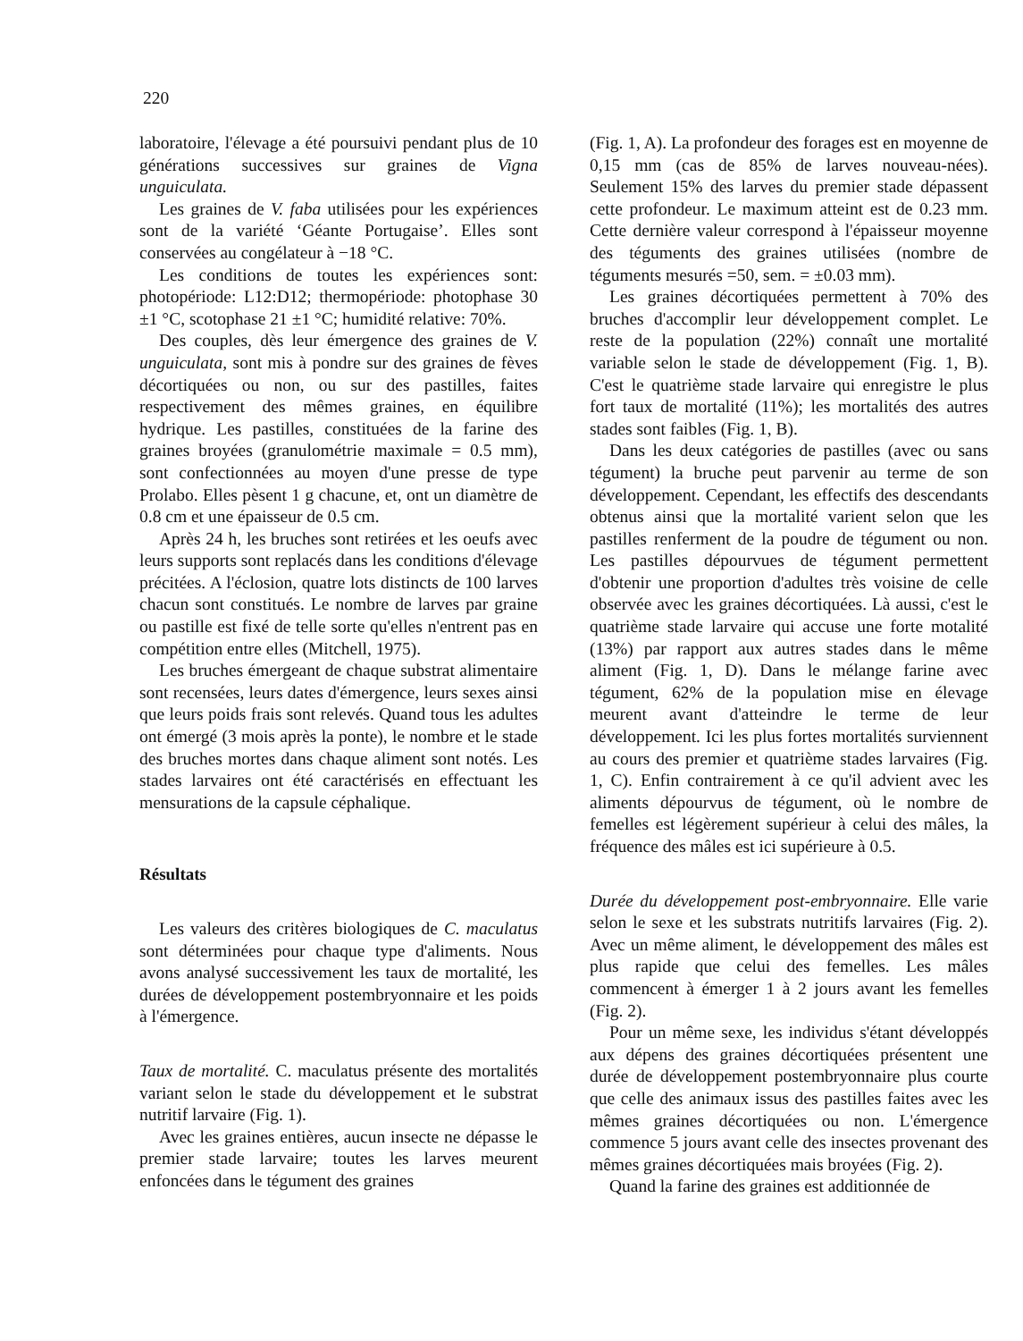220
laboratoire, l'élevage a été poursuivi pendant plus de 10 générations successives sur graines de Vigna unguiculata.
Les graines de V. faba utilisées pour les expériences sont de la variété ‘Géante Portugaise’. Elles sont conservées au congélateur à −18 °C.
Les conditions de toutes les expériences sont: photopériode: L12:D12; thermopériode: photophase 30 ±1 °C, scotophase 21 ±1 °C; humidité relative: 70%.
Des couples, dès leur émergence des graines de V. unguiculata, sont mis à pondre sur des graines de fèves décortiquées ou non, ou sur des pastilles, faites respectivement des mêmes graines, en équilibre hydrique. Les pastilles, constituées de la farine des graines broyées (granulométrie maximale = 0.5 mm), sont confectionnées au moyen d'une presse de type Prolabo. Elles pèsent 1 g chacune, et, ont un diamètre de 0.8 cm et une épaisseur de 0.5 cm.
Après 24 h, les bruches sont retirées et les oeufs avec leurs supports sont replacés dans les conditions d'élevage précitées. A l'éclosion, quatre lots distincts de 100 larves chacun sont constitués. Le nombre de larves par graine ou pastille est fixé de telle sorte qu'elles n'entrent pas en compétition entre elles (Mitchell, 1975).
Les bruches émergeant de chaque substrat alimentaire sont recensées, leurs dates d'émergence, leurs sexes ainsi que leurs poids frais sont relevés. Quand tous les adultes ont émergé (3 mois après la ponte), le nombre et le stade des bruches mortes dans chaque aliment sont notés. Les stades larvaires ont été caractérisés en effectuant les mensurations de la capsule céphalique.
Résultats
Les valeurs des critères biologiques de C. maculatus sont déterminées pour chaque type d'aliments. Nous avons analysé successivement les taux de mortalité, les durées de développement postembryonnaire et les poids à l'émergence.
Taux de mortalité. C. maculatus présente des mortalités variant selon le stade du développement et le substrat nutritif larvaire (Fig. 1).
Avec les graines entières, aucun insecte ne dépasse le premier stade larvaire; toutes les larves meurent enfoncées dans le tégument des graines
(Fig. 1, A). La profondeur des forages est en moyenne de 0,15 mm (cas de 85% de larves nouveau-nées). Seulement 15% des larves du premier stade dépassent cette profondeur. Le maximum atteint est de 0.23 mm. Cette dernière valeur correspond à l'épaisseur moyenne des téguments des graines utilisées (nombre de téguments mesurés =50, sem. = ±0.03 mm).
Les graines décortiquées permettent à 70% des bruches d'accomplir leur développement complet. Le reste de la population (22%) connaît une mortalité variable selon le stade de développement (Fig. 1, B). C'est le quatrième stade larvaire qui enregistre le plus fort taux de mortalité (11%); les mortalités des autres stades sont faibles (Fig. 1, B).
Dans les deux catégories de pastilles (avec ou sans tégument) la bruche peut parvenir au terme de son développement. Cependant, les effectifs des descendants obtenus ainsi que la mortalité varient selon que les pastilles renferment de la poudre de tégument ou non. Les pastilles dépourvues de tégument permettent d'obtenir une proportion d'adultes très voisine de celle observée avec les graines décortiquées. Là aussi, c'est le quatrième stade larvaire qui accuse une forte motalité (13%) par rapport aux autres stades dans le même aliment (Fig. 1, D). Dans le mélange farine avec tégument, 62% de la population mise en élevage meurent avant d'atteindre le terme de leur développement. Ici les plus fortes mortalités surviennent au cours des premier et quatrième stades larvaires (Fig. 1, C). Enfin contrairement à ce qu'il advient avec les aliments dépourvus de tégument, où le nombre de femelles est légèrement supérieur à celui des mâles, la fréquence des mâles est ici supérieure à 0.5.
Durée du développement post-embryonnaire. Elle varie selon le sexe et les substrats nutritifs larvaires (Fig. 2). Avec un même aliment, le développement des mâles est plus rapide que celui des femelles. Les mâles commencent à émerger 1 à 2 jours avant les femelles (Fig. 2).
Pour un même sexe, les individus s'étant développés aux dépens des graines décortiquées présentent une durée de développement postembryonnaire plus courte que celle des animaux issus des pastilles faites avec les mêmes graines décortiquées ou non. L'émergence commence 5 jours avant celle des insectes provenant des mêmes graines décortiquées mais broyées (Fig. 2).
Quand la farine des graines est additionnée de